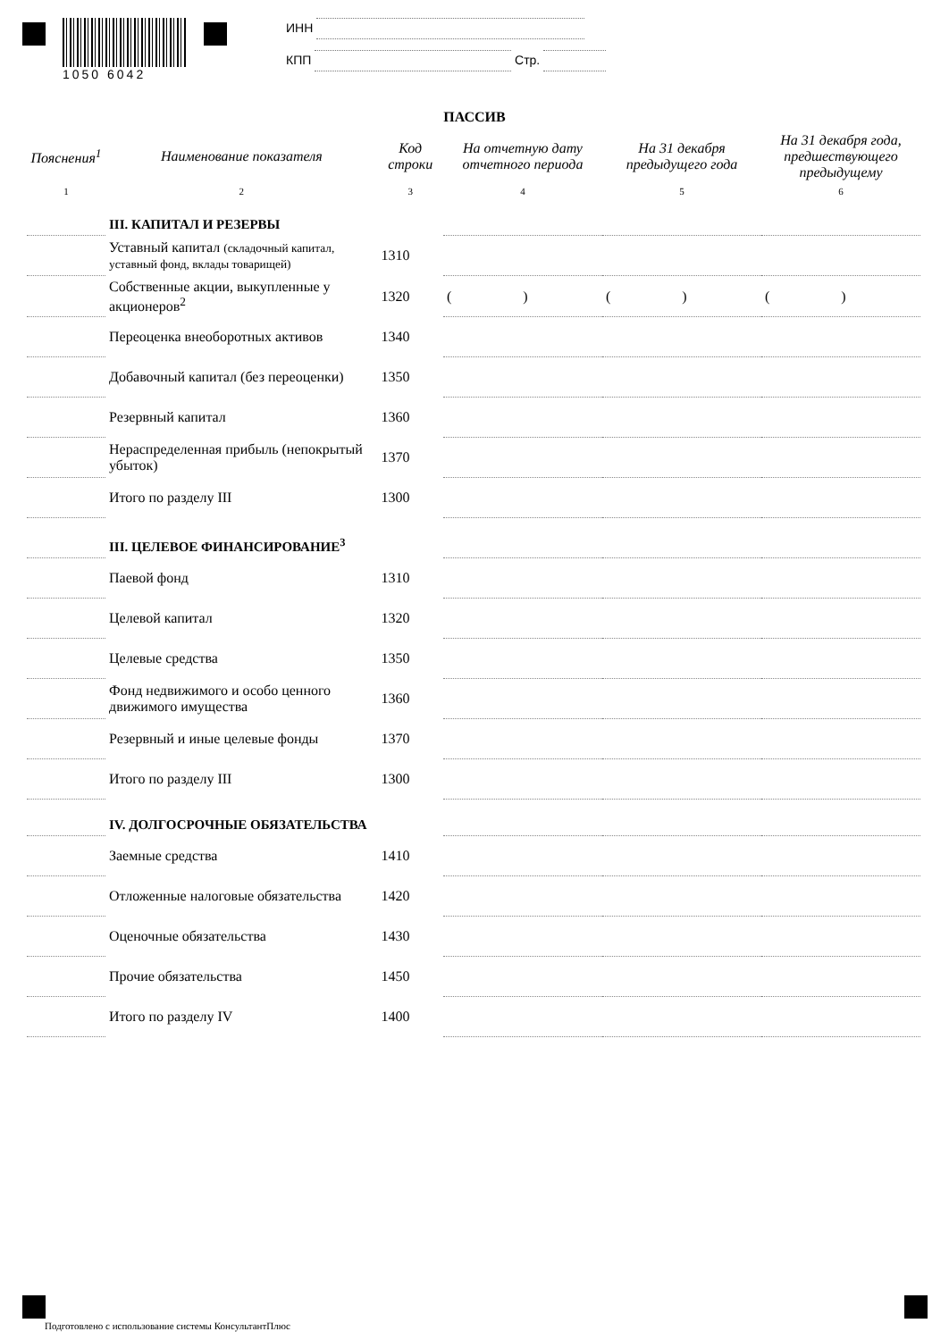1050 6042 ИНН
КПП Стр.
ПАССИВ
| Пояснения<sup>1</sup> | Наименование показателя | Код строки | На отчетную дату отчетного периода | На 31 декабря предыдущего года | На 31 декабря года, предшествующего предыдущему |
| --- | --- | --- | --- | --- | --- |
| 1 | 2 | 3 | 4 | 5 | 6 |
| | III. КАПИТАЛ И РЕЗЕРВЫ | | | | |
| | Уставный капитал (складочный капитал, уставный фонд, вклады товарищей) | 1310 | | | |
| | Собственные акции, выкупленные у акционеров<sup>2</sup> | 1320 | ( ) | ( ) | ( ) |
| | Переоценка внеоборотных активов | 1340 | | | |
| | Добавочный капитал (без переоценки) | 1350 | | | |
| | Резервный капитал | 1360 | | | |
| | Нераспределенная прибыль (непокрытый убыток) | 1370 | | | |
| | Итого по разделу III | 1300 | | | |
| | III. ЦЕЛЕВОЕ ФИНАНСИРОВАНИЕ<sup>3</sup> | | | | |
| | Паевой фонд | 1310 | | | |
| | Целевой капитал | 1320 | | | |
| | Целевые средства | 1350 | | | |
| | Фонд недвижимого и особо ценного движимого имущества | 1360 | | | |
| | Резервный и иные целевые фонды | 1370 | | | |
| | Итого по разделу III | 1300 | | | |
| | IV. ДОЛГОСРОЧНЫЕ ОБЯЗАТЕЛЬСТВА | | | | |
| | Заемные средства | 1410 | | | |
| | Отложенные налоговые обязательства | 1420 | | | |
| | Оценочные обязательства | 1430 | | | |
| | Прочие обязательства | 1450 | | | |
| | Итого по разделу IV | 1400 | | | |
Подготовлено с использование системы КонсультантПлюс